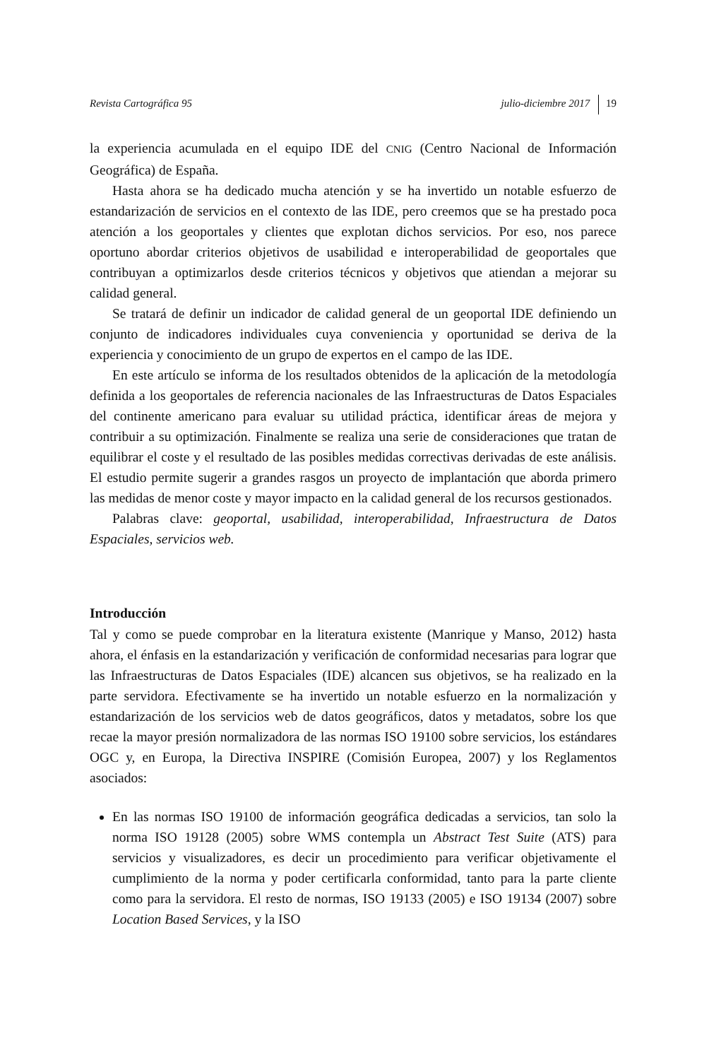Revista Cartográfica 95 julio-diciembre 2017 19
la experiencia acumulada en el equipo IDE del CNIG (Centro Nacional de Información Geográfica) de España.
Hasta ahora se ha dedicado mucha atención y se ha invertido un notable esfuerzo de estandarización de servicios en el contexto de las IDE, pero creemos que se ha prestado poca atención a los geoportales y clientes que explotan dichos servicios. Por eso, nos parece oportuno abordar criterios objetivos de usabilidad e interoperabilidad de geoportales que contribuyan a optimizarlos desde criterios técnicos y objetivos que atiendan a mejorar su calidad general.
Se tratará de definir un indicador de calidad general de un geoportal IDE definiendo un conjunto de indicadores individuales cuya conveniencia y oportunidad se deriva de la experiencia y conocimiento de un grupo de expertos en el campo de las IDE.
En este artículo se informa de los resultados obtenidos de la aplicación de la metodología definida a los geoportales de referencia nacionales de las Infraestructuras de Datos Espaciales del continente americano para evaluar su utilidad práctica, identificar áreas de mejora y contribuir a su optimización. Finalmente se realiza una serie de consideraciones que tratan de equilibrar el coste y el resultado de las posibles medidas correctivas derivadas de este análisis. El estudio permite sugerir a grandes rasgos un proyecto de implantación que aborda primero las medidas de menor coste y mayor impacto en la calidad general de los recursos gestionados.
Palabras clave: geoportal, usabilidad, interoperabilidad, Infraestructura de Datos Espaciales, servicios web.
Introducción
Tal y como se puede comprobar en la literatura existente (Manrique y Manso, 2012) hasta ahora, el énfasis en la estandarización y verificación de conformidad necesarias para lograr que las Infraestructuras de Datos Espaciales (IDE) alcancen sus objetivos, se ha realizado en la parte servidora. Efectivamente se ha invertido un notable esfuerzo en la normalización y estandarización de los servicios web de datos geográficos, datos y metadatos, sobre los que recae la mayor presión normalizadora de las normas ISO 19100 sobre servicios, los estándares OGC y, en Europa, la Directiva INSPIRE (Comisión Europea, 2007) y los Reglamentos asociados:
En las normas ISO 19100 de información geográfica dedicadas a servicios, tan solo la norma ISO 19128 (2005) sobre WMS contempla un Abstract Test Suite (ATS) para servicios y visualizadores, es decir un procedimiento para verificar objetivamente el cumplimiento de la norma y poder certificarla conformidad, tanto para la parte cliente como para la servidora. El resto de normas, ISO 19133 (2005) e ISO 19134 (2007) sobre Location Based Services, y la ISO